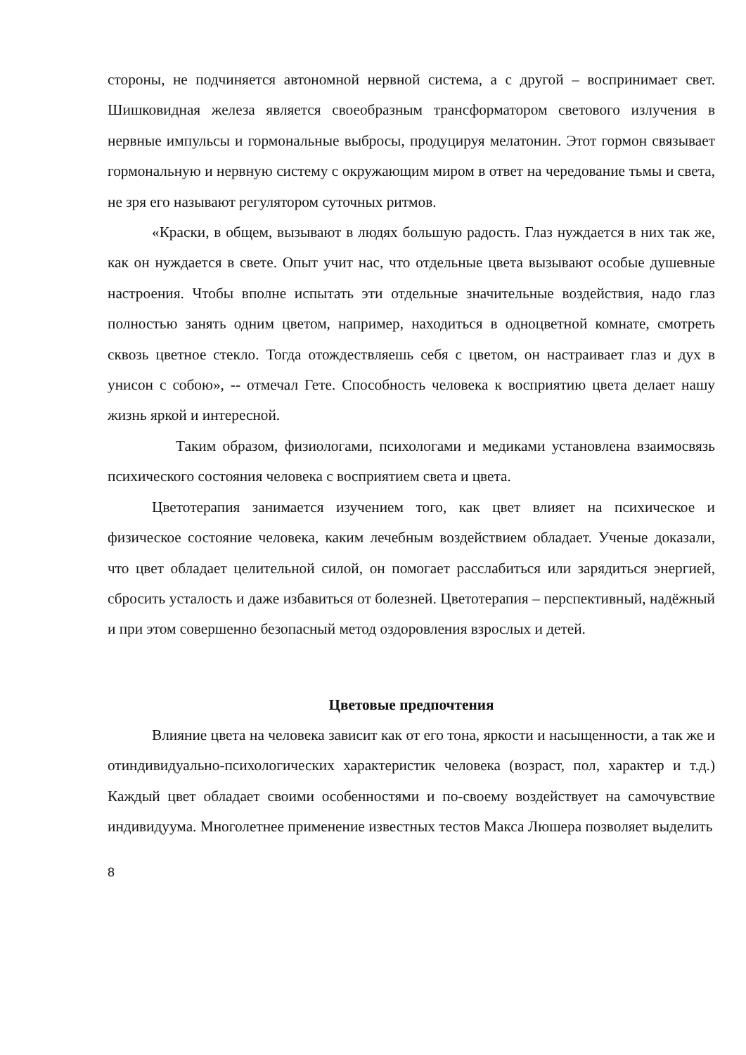стороны, не подчиняется автономной нервной система, а с другой – воспринимает свет. Шишковидная железа является своеобразным трансформатором светового излучения в нервные импульсы и гормональные выбросы, продуцируя мелатонин. Этот гормон связывает гормональную и нервную систему с окружающим миром в ответ на чередование тьмы и света, не зря его называют регулятором суточных ритмов.
«Краски, в общем, вызывают в людях большую радость. Глаз нуждается в них так же, как он нуждается в свете. Опыт учит нас, что отдельные цвета вызывают особые душевные настроения. Чтобы вполне испытать эти отдельные значительные воздействия, надо глаз полностью занять одним цветом, например, находиться в одноцветной комнате, смотреть сквозь цветное стекло. Тогда отождествляешь себя с цветом, он настраивает глаз и дух в унисон с собою», -- отмечал Гете. Способность человека к восприятию цвета делает нашу жизнь яркой и интересной.
Таким образом, физиологами, психологами и медиками установлена взаимосвязь психического состояния человека с восприятием света и цвета.
Цветотерапия занимается изучением того, как цвет влияет на психическое и физическое состояние человека, каким лечебным воздействием обладает. Ученые доказали, что цвет обладает целительной силой, он помогает расслабиться или зарядиться энергией, сбросить усталость и даже избавиться от болезней. Цветотерапия – перспективный, надёжный и при этом совершенно безопасный метод оздоровления взрослых и детей.
Цветовые предпочтения
Влияние цвета на человека зависит как от его тона, яркости и насыщенности, а так же и отиндивидуально-психологических характеристик человека (возраст, пол, характер и т.д.) Каждый цвет обладает своими особенностями и по-своему воздействует на самочувствие индивидуума. Многолетнее применение известных тестов Макса Люшера позволяет выделить
8